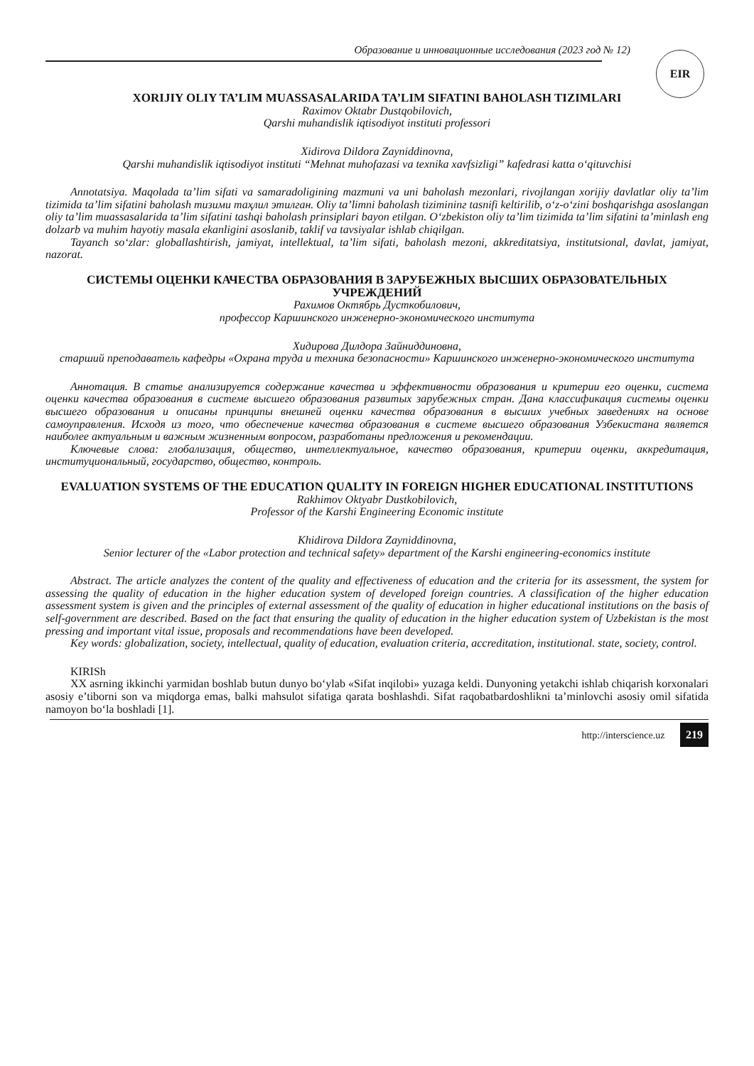Образование и инновационные исследования (2023 год № 12)
EIR
XORIJIY OLIY TA’LIM MUASSASALARIDA TA’LIM SIFATINI BAHOLASH TIZIMLARI
Raximov Oktabr Dustqobilovich,
Qarshi muhandislik iqtisodiyot instituti professori
Xidirova Dildora Zayniddinovna,
Qarshi muhandislik iqtisodiyot instituti “Mehnat muhofazasi va texnika xavfsizligi” kafedrasi katta o‘qituvchisi
Annotatsiya. Maqolada ta’lim sifati va samaradoligining mazmuni va uni baholash mezonlari, rivojlangan xorijiy davlatlar oliy ta’lim tizimida ta’lim sifatini baholash тизими таҳлил этилган. Oliy ta’limni baholash tizimininг tasnifi keltirilib, o‘z-o‘zini boshqarishga asoslangan oliy ta’lim muassasalarida ta’lim sifatini tashqi baholash prinsiplari bayon etilgan. O‘zbekiston oliy ta’lim tizimida ta’lim sifatini ta’minlash eng dolzarb va muhim hayotiy masala ekanligini asoslanib, taklif va tavsiyalar ishlab chiqilgan.
Tayanch so‘zlar: globallashtirish, jamiyat, intellektual, ta’lim sifati, baholash mezoni, akkreditatsiya, institutsional, davlat, jamiyat, nazorat.
СИСТЕМЫ ОЦЕНКИ КАЧЕСТВА ОБРАЗОВАНИЯ В ЗАРУБЕЖНЫХ ВЫСШИХ ОБРАЗОВАТЕЛЬНЫХ УЧРЕЖДЕНИЙ
Рахимов Октябрь Дусткобилович,
профессор Каршинского инженерно-экономического института
Хидирова Дилдора Зайниддиновна,
старший преподаватель кафедры «Охрана труда и техника безопасности» Каршинского инженерно-экономического института
Аннотация. В статье анализируется содержание качества и эффективности образования и критерии его оценки, система оценки качества образования в системе высшего образования развитых зарубежных стран. Дана классификация системы оценки высшего образования и описаны принципы внешней оценки качества образования в высших учебных заведениях на основе самоуправления. Исходя из того, что обеспечение качества образования в системе высшего образования Узбекистана является наиболее актуальным и важным жизненным вопросом, разработаны предложения и рекомендации.
Ключевые слова: глобализация, общество, интеллектуальное, качество образования, критерии оценки, аккредитация, институциональный, государство, общество, контроль.
EVALUATION SYSTEMS OF THE EDUCATION QUALITY IN FOREIGN HIGHER EDUCATIONAL INSTITUTIONS
Rakhimov Oktyabr Dustkobilovich,
Professor of the Karshi Engineering Economic institute
Khidirova Dildora Zayniddinovna,
Senior lecturer of the «Labor protection and technical safety» department of the Karshi engineering-economics institute
Abstract. The article analyzes the content of the quality and effectiveness of education and the criteria for its assessment, the system for assessing the quality of education in the higher education system of developed foreign countries. A classification of the higher education assessment system is given and the principles of external assessment of the quality of education in higher educational institutions on the basis of self-government are described. Based on the fact that ensuring the quality of education in the higher education system of Uzbekistan is the most pressing and important vital issue, proposals and recommendations have been developed.
Key words: globalization, society, intellectual, quality of education, evaluation criteria, accreditation, institutional. state, society, control.
KIRISh
XX asrning ikkinchi yarmidan boshlab butun dunyo bo‘ylab «Sifat inqilobi» yuzaga keldi. Dunyoning yetakchi ishlab chiqarish korxonalari asosiy e’tiborni son va miqdorga emas, balki mahsulot sifatiga qarata boshlashdi. Sifat raqobatbardoshlikni ta’minlovchi asosiy omil sifatida namoyon bo‘la boshladi [1].
http://interscience.uz 219